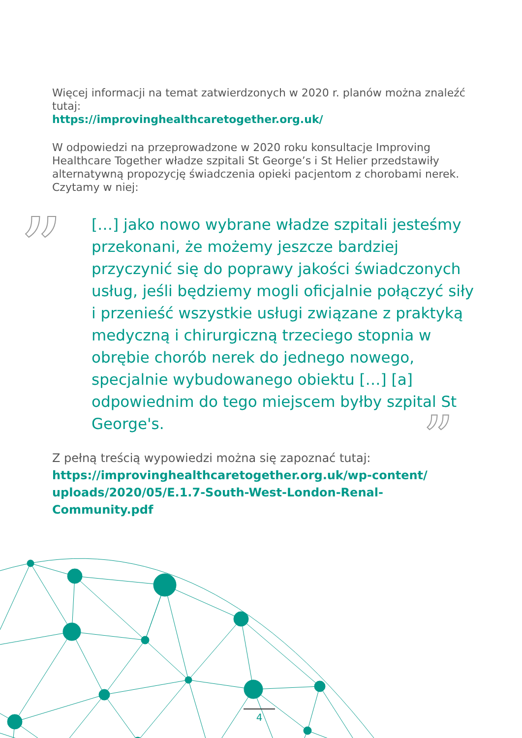”
”
Więcej informacji na temat zatwierdzonych w 2020 r. planów można znaleźć tutaj:
https://improvinghealthcaretogether.org.uk/
W odpowiedzi na przeprowadzone w 2020 roku konsultacje Improving Healthcare Together władze szpitali St George’s i St Helier przedstawiły alternatywną propozycję świadczenia opieki pacjentom z chorobami nerek. Czytamy w niej:
[…] jako nowo wybrane władze szpitali jesteśmy przekonani, że możemy jeszcze bardziej przyczynić się do poprawy jakości świadczonych usług, jeśli będziemy mogli oficjalnie połączyć siły i przenieść wszystkie usługi związane z praktyką medyczną i chirurgiczną trzeciego stopnia w obrębie chorób nerek do jednego nowego, specjalnie wybudowanego obiektu […] [a] odpowiednim do tego miejscem byłby szpital St George's.
Z pełną treścią wypowiedzi można się zapoznać tutaj:
https://improvinghealthcaretogether.org.uk/wp-content/ uploads/2020/05/E.1.7-South-West-London-Renal-Community.pdf
4